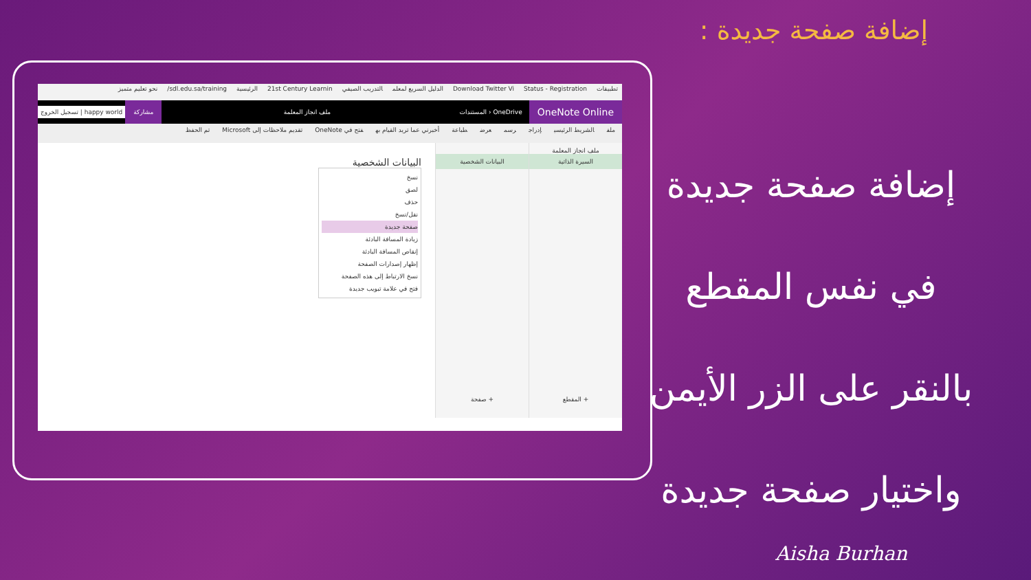إضافة صفحة جديدة :
تطبيقات Download Twitter Vi Status - Registration الدليل السريع لمعلم التدريب الصيفي 21st Century Learnin الرئيسية sdl.edu.sa/training/ نحو تعليم متميز
OneNote Online OneDrive ‹ المستندات ملف انجاز المعلمة مشاركة happy world | تسجيل الخروج
ملف الشريط الرئيسي إدراج رسم عرض طباعة أخبرني عما تريد القيام به فتح في OneNote تقديم ملاحظات إلى Microsoft تم الحفظ
ملف انجاز المعلمة
السيرة الذاتية
+ المقطع
البيانات الشخصية
+ صفحة
البيانات الشخصية
نسخ
لصق
حذف
نقل/نسخ
صفحة جديدة
زيادة المسافة البادئة
إنقاص المسافة البادئة
إظهار إصدارات الصفحة
نسخ الارتباط إلى هذه الصفحة
فتح في علامة تبويب جديدة
إضافة صفحة جديدة
في نفس المقطع
بالنقر على الزر الأيمن
واختيار صفحة جديدة
Aisha Burhan